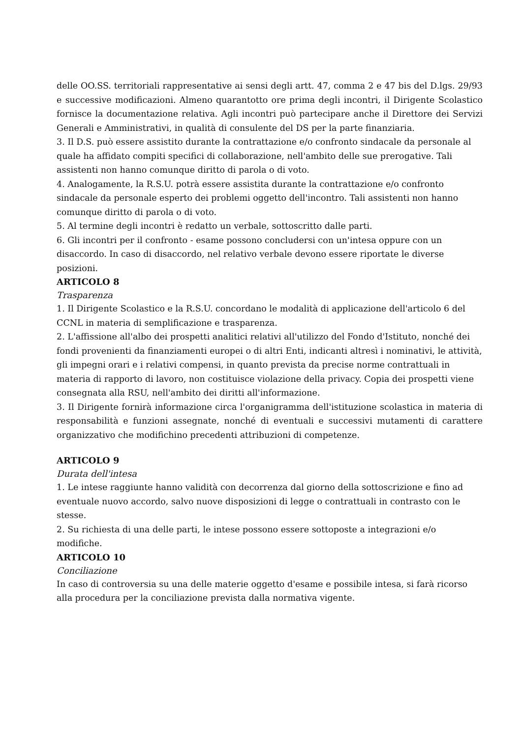delle OO.SS. territoriali rappresentative ai sensi degli artt. 47, comma 2 e 47 bis del D.lgs. 29/93 e successive modificazioni. Almeno quarantotto ore prima degli incontri, il Dirigente Scolastico fornisce la documentazione relativa. Agli incontri può partecipare anche il Direttore dei Servizi Generali e Amministrativi, in qualità di consulente del DS per la parte finanziaria.
3. Il D.S. può essere assistito durante la contrattazione e/o confronto sindacale da personale al quale ha affidato compiti specifici di collaborazione, nell'ambito delle sue prerogative. Tali assistenti non hanno comunque diritto di parola o di voto.
4. Analogamente, la R.S.U. potrà essere assistita durante la contrattazione e/o confronto sindacale da personale esperto dei problemi oggetto dell'incontro. Tali assistenti non hanno comunque diritto di parola o di voto.
5. Al termine degli incontri è redatto un verbale, sottoscritto dalle parti.
6. Gli incontri per il confronto - esame possono concludersi con un'intesa oppure con un disaccordo. In caso di disaccordo, nel relativo verbale devono essere riportate le diverse posizioni.
ARTICOLO 8
Trasparenza
1. Il Dirigente Scolastico e la R.S.U. concordano le modalità di applicazione dell'articolo 6 del CCNL in materia di semplificazione e trasparenza.
2. L'affissione all'albo dei prospetti analitici relativi all'utilizzo del Fondo d'Istituto, nonché dei fondi provenienti da finanziamenti europei o di altri Enti, indicanti altresì i nominativi, le attività, gli impegni orari e i relativi compensi, in quanto prevista da precise norme contrattuali in materia di rapporto di lavoro, non costituisce violazione della privacy. Copia dei prospetti viene consegnata alla RSU, nell'ambito dei diritti all'informazione.
3. Il Dirigente fornirà informazione circa l'organigramma dell'istituzione scolastica in materia di responsabilità e funzioni assegnate, nonché di eventuali e successivi mutamenti di carattere organizzativo che modifichino precedenti attribuzioni di competenze.
ARTICOLO 9
Durata dell'intesa
1. Le intese raggiunte hanno validità con decorrenza dal giorno della sottoscrizione e fino ad eventuale nuovo accordo, salvo nuove disposizioni di legge o contrattuali in contrasto con le stesse.
2. Su richiesta di una delle parti, le intese possono essere sottoposte a integrazioni e/o modifiche.
ARTICOLO 10
Conciliazione
In caso di controversia su una delle materie oggetto d'esame e possibile intesa, si farà ricorso alla procedura per la conciliazione prevista dalla normativa vigente.